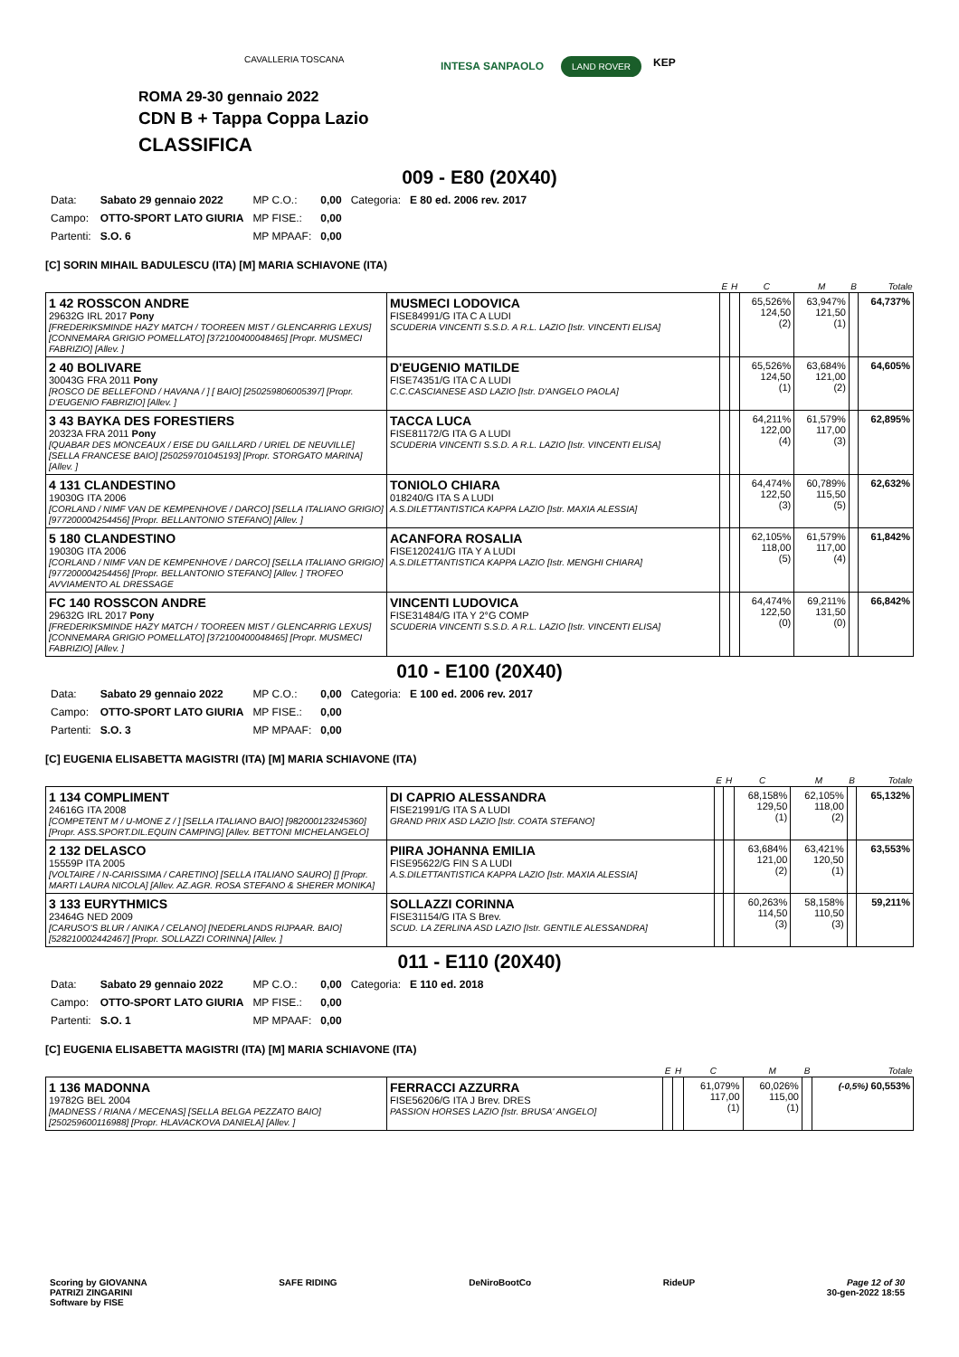CAVALLERIA TOSCANA
INTESA SANPAOLO LAND ROVER KEP
ROMA 29-30 gennaio 2022
CDN B + Tappa Coppa Lazio
CLASSIFICA
009 - E80 (20X40)
| Data: | Sabato 29 gennaio 2022 | MP C.O.: | 0,00 | Categoria: | E 80 ed. 2006 rev. 2017 |
| Campo: | OTTO-SPORT LATO GIURIA | MP FISE.: | 0,00 | | |
| Partenti: | S.O. 6 | MP MPAAF: | 0,00 | | |
[C] SORIN MIHAIL BADULESCU (ITA) [M] MARIA SCHIAVONE (ITA)
| | | E | H | C | M | B | Totale |
| --- | --- | --- | --- | --- | --- | --- | --- |
| 1 42 ROSSCON ANDRE 29632G IRL 2017 Pony [FREDERIKSMINDE HAZY MATCH / TOOREEN MIST / GLENCARRIG LEXUS] [CONNEMARA GRIGIO POMELLATO] [372100400048465] [Propr. MUSMECI FABRIZIO] [Allev. ] | MUSMECI LODOVICA FISE84991/G ITA C A LUDI SCUDERIA VINCENTI S.S.D. A R.L. LAZIO [Istr. VINCENTI ELISA] | | | 65,526% 124,50 (2) | 63,947% 121,50 (1) | | 64,737% |
| 2 40 BOLIVARE 30043G FRA 2011 Pony [ROSCO DE BELLEFOND / HAVANA / ] [ BAIO] [250259806005397] [Propr. D'EUGENIO FABRIZIO] [Allev. ] | D'EUGENIO MATILDE FISE74351/G ITA C A LUDI C.C.CASCIANESE ASD LAZIO [Istr. D'ANGELO PAOLA] | | | 65,526% 124,50 (1) | 63,684% 121,00 (2) | | 64,605% |
| 3 43 BAYKA DES FORESTIERS 20323A FRA 2011 Pony [QUABAR DES MONCEAUX / EISE DU GAILLARD / URIEL DE NEUVILLE] [SELLA FRANCESE BAIO] [250259701045193] [Propr. STORGATO MARINA] [Allev. ] | TACCA LUCA FISE81172/G ITA G A LUDI SCUDERIA VINCENTI S.S.D. A R.L. LAZIO [Istr. VINCENTI ELISA] | | | 64,211% 122,00 (4) | 61,579% 117,00 (3) | | 62,895% |
| 4 131 CLANDESTINO 19030G ITA 2006 [CORLAND / NIMF VAN DE KEMPENHOVE / DARCO] [SELLA ITALIANO GRIGIO] [977200004254456] [Propr. BELLANTONIO STEFANO] [Allev. ] | TONIOLO CHIARA 018240/G ITA S A LUDI A.S.DILETTANTISTICA KAPPA LAZIO [Istr. MAXIA ALESSIA] | | | 64,474% 122,50 (3) | 60,789% 115,50 (5) | | 62,632% |
| 5 180 CLANDESTINO 19030G ITA 2006 [CORLAND / NIMF VAN DE KEMPENHOVE / DARCO] [SELLA ITALIANO GRIGIO] [977200004254456] [Propr. BELLANTONIO STEFANO] [Allev. ] TROFEO AVVIAMENTO AL DRESSAGE | ACANFORA ROSALIA FISE120241/G ITA Y A LUDI A.S.DILETTANTISTICA KAPPA LAZIO [Istr. MENGHI CHIARA] | | | 62,105% 118,00 (5) | 61,579% 117,00 (4) | | 61,842% |
| FC 140 ROSSCON ANDRE 29632G IRL 2017 Pony [FREDERIKSMINDE HAZY MATCH / TOOREEN MIST / GLENCARRIG LEXUS] [CONNEMARA GRIGIO POMELLATO] [372100400048465] [Propr. MUSMECI FABRIZIO] [Allev. ] | VINCENTI LUDOVICA FISE31484/G ITA Y 2°G COMP SCUDERIA VINCENTI S.S.D. A R.L. LAZIO [Istr. VINCENTI ELISA] | | | 64,474% 122,50 (0) | 69,211% 131,50 (0) | | 66,842% |
010 - E100 (20X40)
| Data: | Sabato 29 gennaio 2022 | MP C.O.: | 0,00 | Categoria: | E 100 ed. 2006 rev. 2017 |
| Campo: | OTTO-SPORT LATO GIURIA | MP FISE.: | 0,00 | | |
| Partenti: | S.O. 3 | MP MPAAF: | 0,00 | | |
[C] EUGENIA ELISABETTA MAGISTRI (ITA) [M] MARIA SCHIAVONE (ITA)
| | | E | H | C | M | B | Totale |
| --- | --- | --- | --- | --- | --- | --- | --- |
| 1 134 COMPLIMENT 24616G ITA 2008 [COMPETENT M / U-MONE Z / ] [SELLA ITALIANO BAIO] [982000123245360] [Propr. ASS.SPORT.DIL.EQUIN CAMPING] [Allev. BETTONI MICHELANGELO] | DI CAPRIO ALESSANDRA FISE21991/G ITA S A LUDI GRAND PRIX ASD LAZIO [Istr. COATA STEFANO] | | | 68,158% 129,50 (1) | 62,105% 118,00 (2) | | 65,132% |
| 2 132 DELASCO 15559P ITA 2005 [VOLTAIRE / N-CARISSIMA / CARETINO] [SELLA ITALIANO SAURO] [] [Propr. MARTI LAURA NICOLA] [Allev. AZ.AGR. ROSA STEFANO & SHERER MONIKA] | PIIRA JOHANNA EMILIA FISE95622/G FIN S A LUDI A.S.DILETTANTISTICA KAPPA LAZIO [Istr. MAXIA ALESSIA] | | | 63,684% 121,00 (2) | 63,421% 120,50 (1) | | 63,553% |
| 3 133 EURYTHMICS 23464G NED 2009 [CARUSO'S BLUR / ANIKA / CELANO] [NEDERLANDS RIJPAAR. BAIO] [528210002442467] [Propr. SOLLAZZI CORINNA] [Allev. ] | SOLLAZZI CORINNA FISE31154/G ITA S Brev. SCUD. LA ZERLINA ASD LAZIO [Istr. GENTILE ALESSANDRA] | | | 60,263% 114,50 (3) | 58,158% 110,50 (3) | | 59,211% |
011 - E110 (20X40)
| Data: | Sabato 29 gennaio 2022 | MP C.O.: | 0,00 | Categoria: | E 110 ed. 2018 |
| Campo: | OTTO-SPORT LATO GIURIA | MP FISE.: | 0,00 | | |
| Partenti: | S.O. 1 | MP MPAAF: | 0,00 | | |
[C] EUGENIA ELISABETTA MAGISTRI (ITA) [M] MARIA SCHIAVONE (ITA)
| | | E | H | C | M | B | Totale |
| --- | --- | --- | --- | --- | --- | --- | --- |
| 1 136 MADONNA 19782G BEL 2004 [MADNESS / RIANA / MECENAS] [SELLA BELGA PEZZATO BAIO] [250259600116988] [Propr. HLAVACKOVA DANIELA] [Allev. ] | FERRACCI AZZURRA FISE56206/G ITA J Brev. DRES PASSION HORSES LAZIO [Istr. BRUSA' ANGELO] | | | 61,079% 117,00 (1) | 60,026% 115,00 (1) | | (-0,5%) 60,553% |
Scoring by GIOVANNA
PATRIZI ZINGARINI
Software by FISE
SAFE RIDING DeNiroBootCo RideUP Page 12 of 30
30-gen-2022 18:55